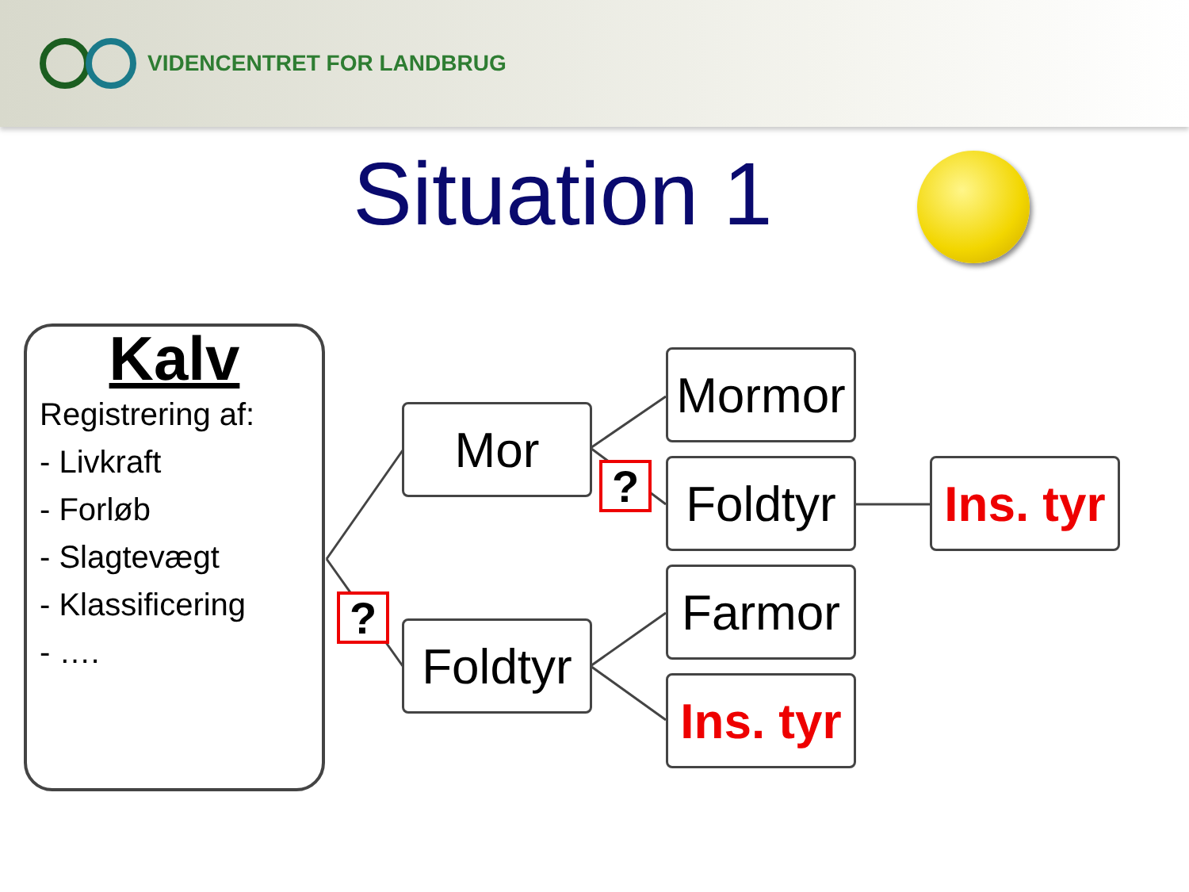VIDENCENTRET FOR LANDBRUG
Situation 1
Kalv
Registrering af:
- Livkraft
- Forløb
- Slagtevægt
- Klassificering
- ….
Mor
Foldtyr
Mormor
Foldtyr
Farmor
Ins. tyr
Ins. tyr
?
?